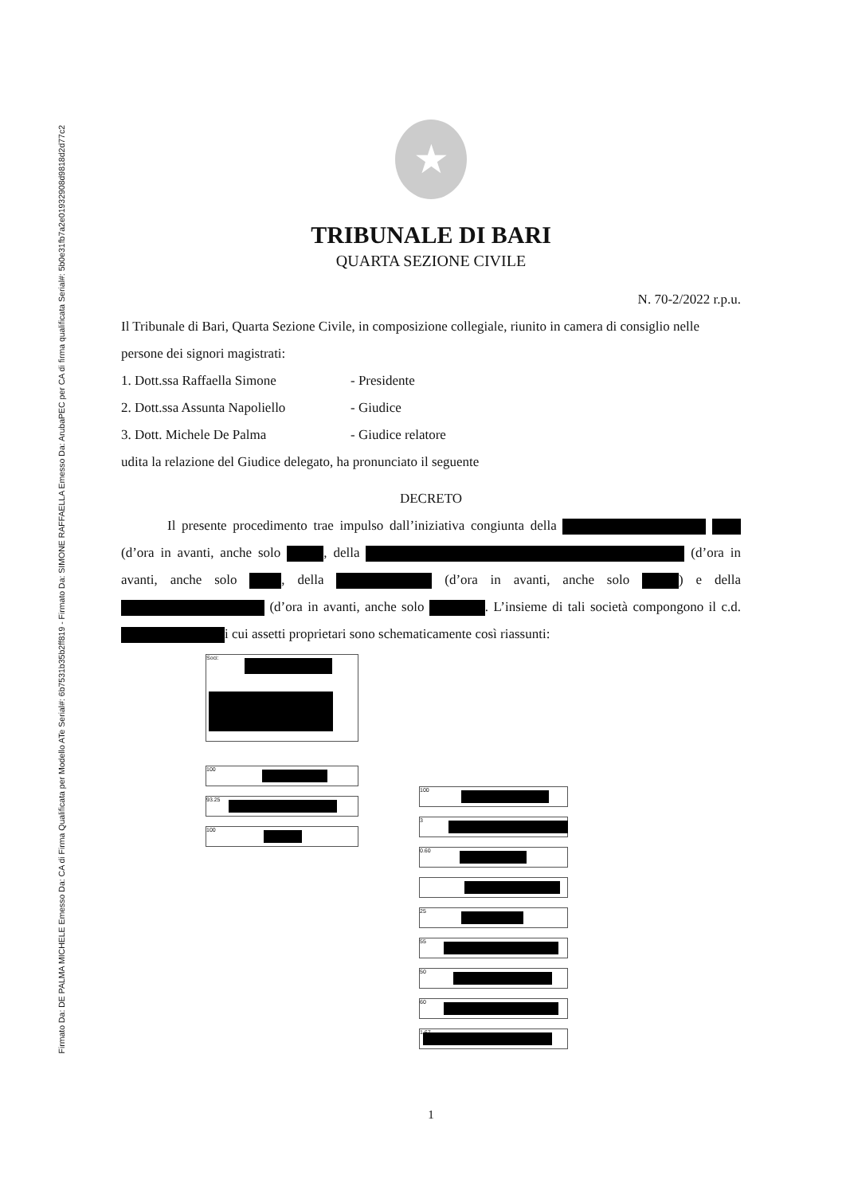Firmato Da: DE PALMA MICHELE Emesso Da: CA di Firma Qualificata per Modello ATe Serial#: 6b7531b35b2ff819 - Firmato Da: SIMONE RAFFAELLA Emesso Da: ArubaPEC per CA di firma qualificata Serial#: 5b0e31fb7a2e01932908d9818d2d77c2
★
TRIBUNALE DI BARI
QUARTA SEZIONE CIVILE
N. 70-2/2022 r.p.u.
Il Tribunale di Bari, Quarta Sezione Civile, in composizione collegiale, riunito in camera di consiglio nelle persone dei signori magistrati:
1. Dott.ssa Raffaella Simone - Presidente
2. Dott.ssa Assunta Napoliello - Giudice
3. Dott. Michele De Palma - Giudice relatore
udita la relazione del Giudice delegato, ha pronunciato il seguente
DECRETO
Il presente procedimento trae impulso dall’iniziativa congiunta della (d’ora in avanti, anche solo , della (d’ora in avanti, anche solo , della (d’ora in avanti, anche solo ) e della (d’ora in avanti, anche solo . L’insieme di tali società compongono il c.d. i cui assetti proprietari sono schematicamente così riassunti:
Soci:
100
93.25
100
100
3
0.60
25
55
50
60
1.67
1